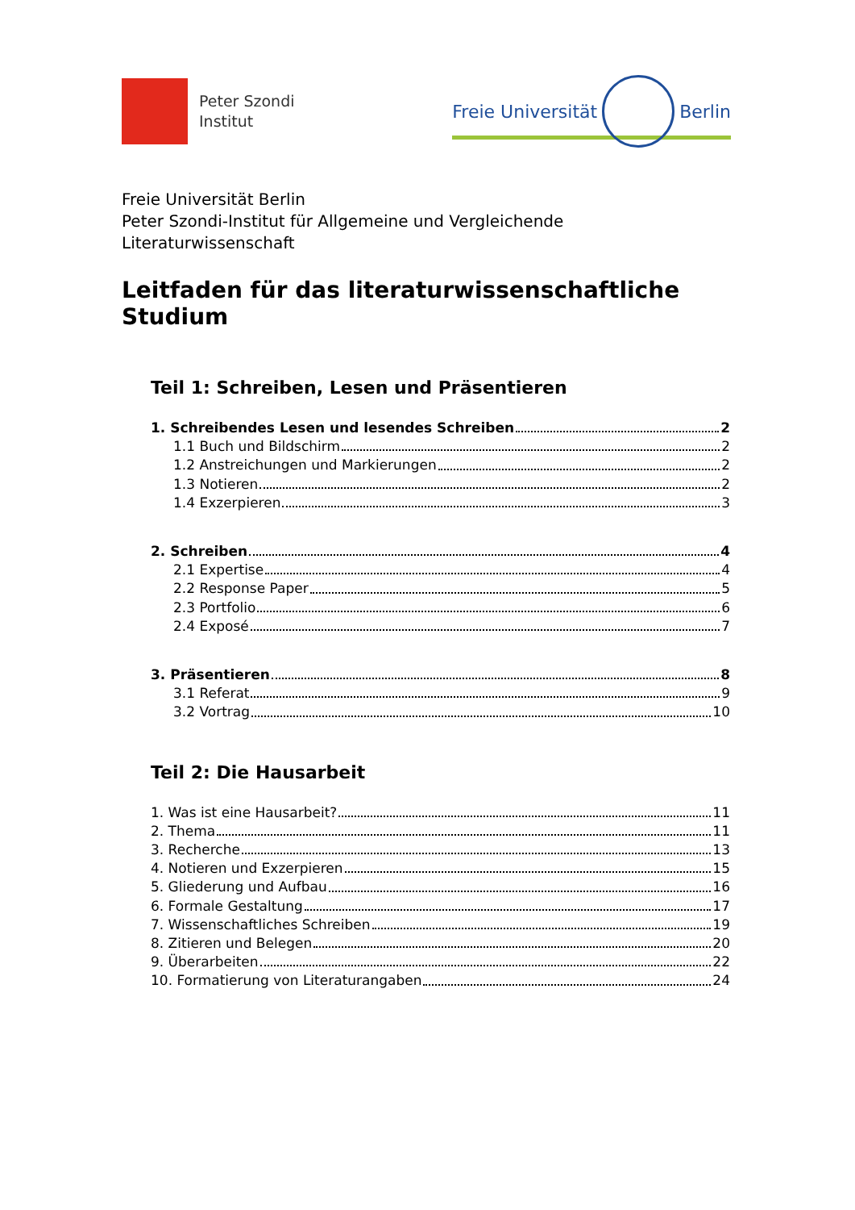Peter Szondi
Institut
Freie Universität
Berlin
Freie Universität Berlin
Peter Szondi-Institut für Allgemeine und Vergleichende Literaturwissenschaft
Leitfaden für das literaturwissenschaftliche Studium
Teil 1: Schreiben, Lesen und Präsentieren
1. Schreibendes Lesen und lesendes Schreiben 2
1.1 Buch und Bildschirm 2
1.2 Anstreichungen und Markierungen 2
1.3 Notieren 2
1.4 Exzerpieren 3
2. Schreiben 4
2.1 Expertise 4
2.2 Response Paper 5
2.3 Portfolio 6
2.4 Exposé 7
3. Präsentieren 8
3.1 Referat 9
3.2 Vortrag 10
Teil 2: Die Hausarbeit
1. Was ist eine Hausarbeit? 11
2. Thema 11
3. Recherche 13
4. Notieren und Exzerpieren 15
5. Gliederung und Aufbau 16
6. Formale Gestaltung 17
7. Wissenschaftliches Schreiben 19
8. Zitieren und Belegen 20
9. Überarbeiten 22
10. Formatierung von Literaturangaben 24